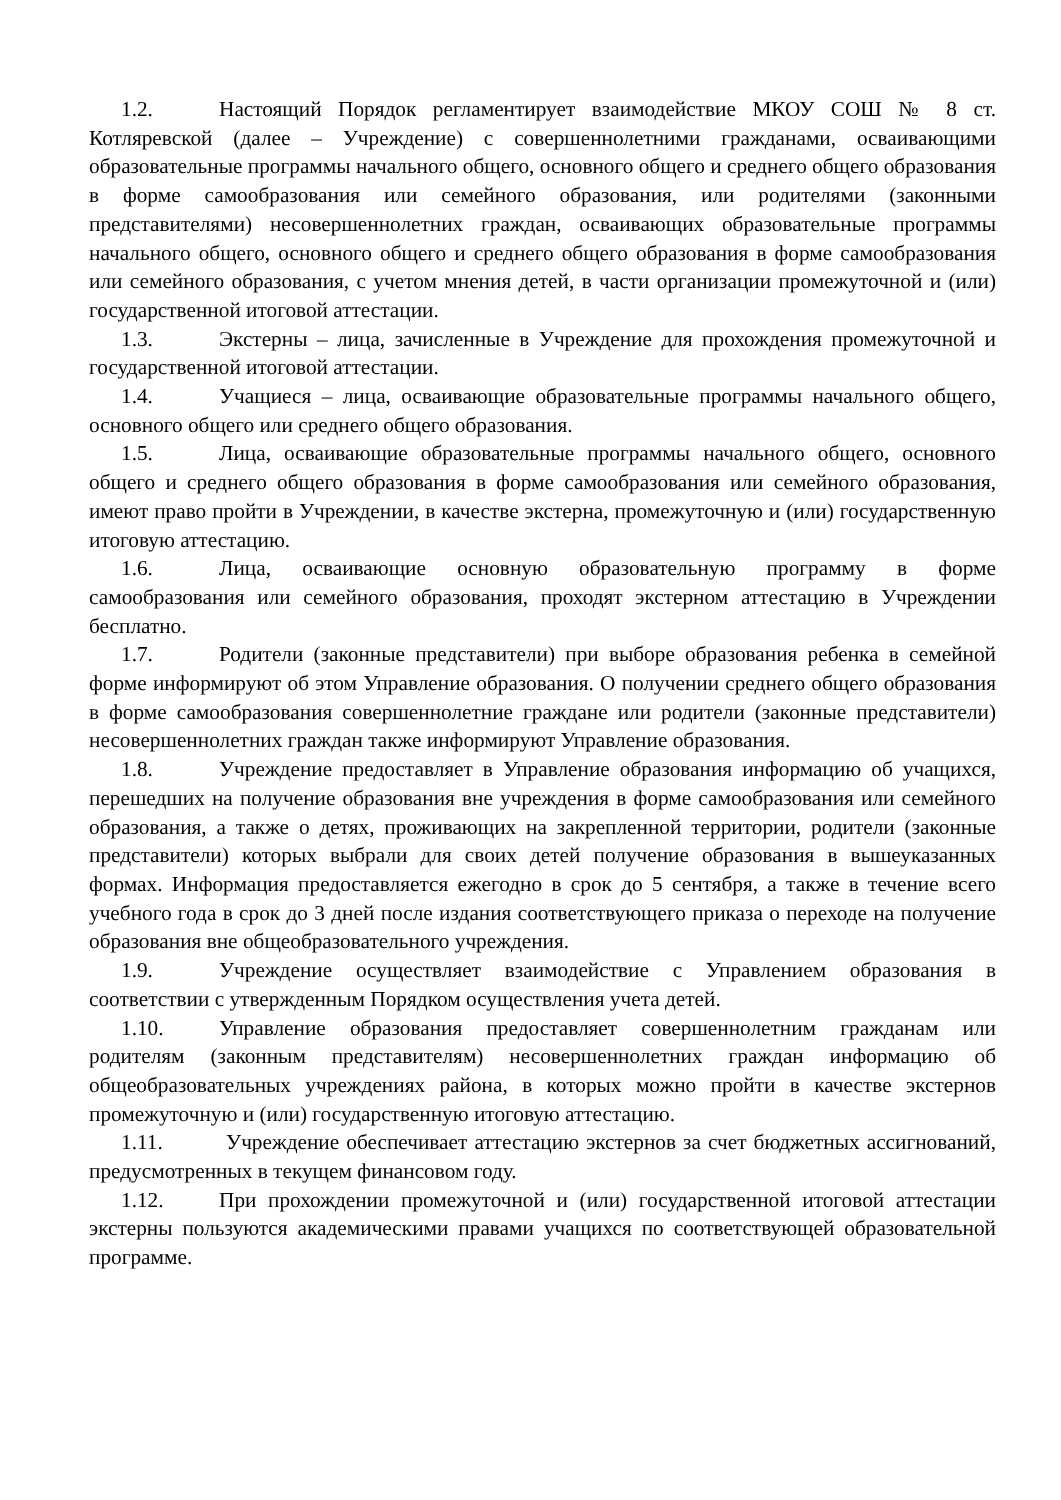1.2. Настоящий Порядок регламентирует взаимодействие МКОУ СОШ № 8 ст. Котляревской (далее – Учреждение) с совершеннолетними гражданами, осваивающими образовательные программы начального общего, основного общего и среднего общего образования в форме самообразования или семейного образования, или родителями (законными представителями) несовершеннолетних граждан, осваивающих образовательные программы начального общего, основного общего и среднего общего образования в форме самообразования или семейного образования, с учетом мнения детей, в части организации промежуточной и (или) государственной итоговой аттестации.
1.3. Экстерны – лица, зачисленные в Учреждение для прохождения промежуточной и государственной итоговой аттестации.
1.4. Учащиеся – лица, осваивающие образовательные программы начального общего, основного общего или среднего общего образования.
1.5. Лица, осваивающие образовательные программы начального общего, основного общего и среднего общего образования в форме самообразования или семейного образования, имеют право пройти в Учреждении, в качестве экстерна, промежуточную и (или) государственную итоговую аттестацию.
1.6. Лица, осваивающие основную образовательную программу в форме самообразования или семейного образования, проходят экстерном аттестацию в Учреждении бесплатно.
1.7. Родители (законные представители) при выборе образования ребенка в семейной форме информируют об этом Управление образования. О получении среднего общего образования в форме самообразования совершеннолетние граждане или родители (законные представители) несовершеннолетних граждан также информируют Управление образования.
1.8. Учреждение предоставляет в Управление образования информацию об учащихся, перешедших на получение образования вне учреждения в форме самообразования или семейного образования, а также о детях, проживающих на закрепленной территории, родители (законные представители) которых выбрали для своих детей получение образования в вышеуказанных формах. Информация предоставляется ежегодно в срок до 5 сентября, а также в течение всего учебного года в срок до 3 дней после издания соответствующего приказа о переходе на получение образования вне общеобразовательного учреждения.
1.9. Учреждение осуществляет взаимодействие с Управлением образования в соответствии с утвержденным Порядком осуществления учета детей.
1.10. Управление образования предоставляет совершеннолетним гражданам или родителям (законным представителям) несовершеннолетних граждан информацию об общеобразовательных учреждениях района, в которых можно пройти в качестве экстернов промежуточную и (или) государственную итоговую аттестацию.
1.11. Учреждение обеспечивает аттестацию экстернов за счет бюджетных ассигнований, предусмотренных в текущем финансовом году.
1.12. При прохождении промежуточной и (или) государственной итоговой аттестации экстерны пользуются академическими правами учащихся по соответствующей образовательной программе.